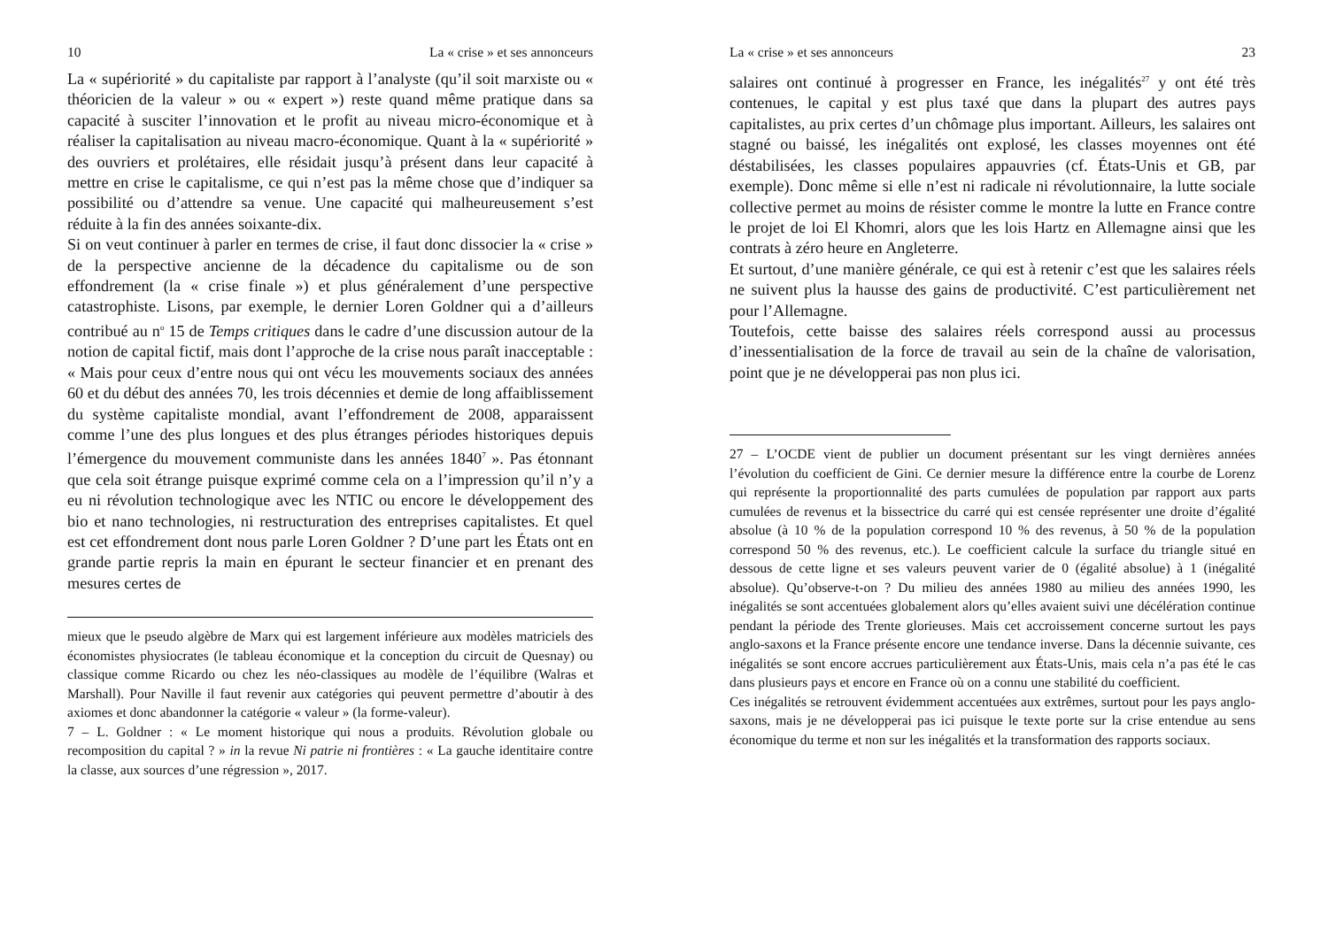10 La « crise » et ses annonceurs
La « supériorité » du capitaliste par rapport à l’analyste (qu’il soit marxiste ou « théoricien de la valeur » ou « expert ») reste quand même pratique dans sa capacité à susciter l’innovation et le profit au niveau micro-économique et à réaliser la capitalisation au niveau macro-économique. Quant à la « supériorité » des ouvriers et prolétaires, elle résidait jusqu’à présent dans leur capacité à mettre en crise le capitalisme, ce qui n’est pas la même chose que d’indiquer sa possibilité ou d’attendre sa venue. Une capacité qui malheureusement s’est réduite à la fin des années soixante-dix.
Si on veut continuer à parler en termes de crise, il faut donc dissocier la « crise » de la perspective ancienne de la décadence du capitalisme ou de son effondrement (la « crise finale ») et plus généralement d’une perspective catastrophiste. Lisons, par exemple, le dernier Loren Goldner qui a d’ailleurs contribué au n<sup>o</sup> 15 de Temps critiques dans le cadre d’une discussion autour de la notion de capital fictif, mais dont l’approche de la crise nous paraît inacceptable : « Mais pour ceux d’entre nous qui ont vécu les mouvements sociaux des années 60 et du début des années 70, les trois décennies et demie de long affaiblissement du système capitaliste mondial, avant l’effondrement de 2008, apparaissent comme l’une des plus longues et des plus étranges périodes historiques depuis l’émergence du mouvement communiste dans les années 1840<sup>7</sup> ». Pas étonnant que cela soit étrange puisque exprimé comme cela on a l’impression qu’il n’y a eu ni révolution technologique avec les NTIC ou encore le développement des bio et nano technologies, ni restructuration des entreprises capitalistes. Et quel est cet effondrement dont nous parle Loren Goldner ? D’une part les États ont en grande partie repris la main en épurant le secteur financier et en prenant des mesures certes de
mieux que le pseudo algèbre de Marx qui est largement inférieure aux modèles matriciels des économistes physiocrates (le tableau économique et la conception du circuit de Quesnay) ou classique comme Ricardo ou chez les néo-classiques au modèle de l’équilibre (Walras et Marshall). Pour Naville il faut revenir aux catégories qui peuvent permettre d’aboutir à des axiomes et donc abandonner la catégorie « valeur » (la forme-valeur).
7 – L. Goldner : « Le moment historique qui nous a produits. Révolution globale ou recomposition du capital ? » in la revue Ni patrie ni frontières : « La gauche identitaire contre la classe, aux sources d’une régression », 2017.
La « crise » et ses annonceurs 23
salaires ont continué à progresser en France, les inégalités<sup>27</sup> y ont été très contenues, le capital y est plus taxé que dans la plupart des autres pays capitalistes, au prix certes d’un chômage plus important. Ailleurs, les salaires ont stagné ou baissé, les inégalités ont explosé, les classes moyennes ont été déstabilisées, les classes populaires appauvries (cf. États-Unis et GB, par exemple). Donc même si elle n’est ni radicale ni révolutionnaire, la lutte sociale collective permet au moins de résister comme le montre la lutte en France contre le projet de loi El Khomri, alors que les lois Hartz en Allemagne ainsi que les contrats à zéro heure en Angleterre.
Et surtout, d’une manière générale, ce qui est à retenir c’est que les salaires réels ne suivent plus la hausse des gains de productivité. C’est particulièrement net pour l’Allemagne.
Toutefois, cette baisse des salaires réels correspond aussi au processus d’inessentialisation de la force de travail au sein de la chaîne de valorisation, point que je ne développerai pas non plus ici.
27 – L’OCDE vient de publier un document présentant sur les vingt dernières années l’évolution du coefficient de Gini. Ce dernier mesure la différence entre la courbe de Lorenz qui représente la proportionnalité des parts cumulées de population par rapport aux parts cumulées de revenus et la bissectrice du carré qui est censée représenter une droite d’égalité absolue (à 10 % de la population correspond 10 % des revenus, à 50 % de la population correspond 50 % des revenus, etc.). Le coefficient calcule la surface du triangle situé en dessous de cette ligne et ses valeurs peuvent varier de 0 (égalité absolue) à 1 (inégalité absolue). Qu’observe-t-on ? Du milieu des années 1980 au milieu des années 1990, les inégalités se sont accentuées globalement alors qu’elles avaient suivi une décélération continue pendant la période des Trente glorieuses. Mais cet accroissement concerne surtout les pays anglo-saxons et la France présente encore une tendance inverse. Dans la décennie suivante, ces inégalités se sont encore accrues particulièrement aux États-Unis, mais cela n’a pas été le cas dans plusieurs pays et encore en France où on a connu une stabilité du coefficient.
Ces inégalités se retrouvent évidemment accentuées aux extrêmes, surtout pour les pays anglo-saxons, mais je ne développerai pas ici puisque le texte porte sur la crise entendue au sens économique du terme et non sur les inégalités et la transformation des rapports sociaux.